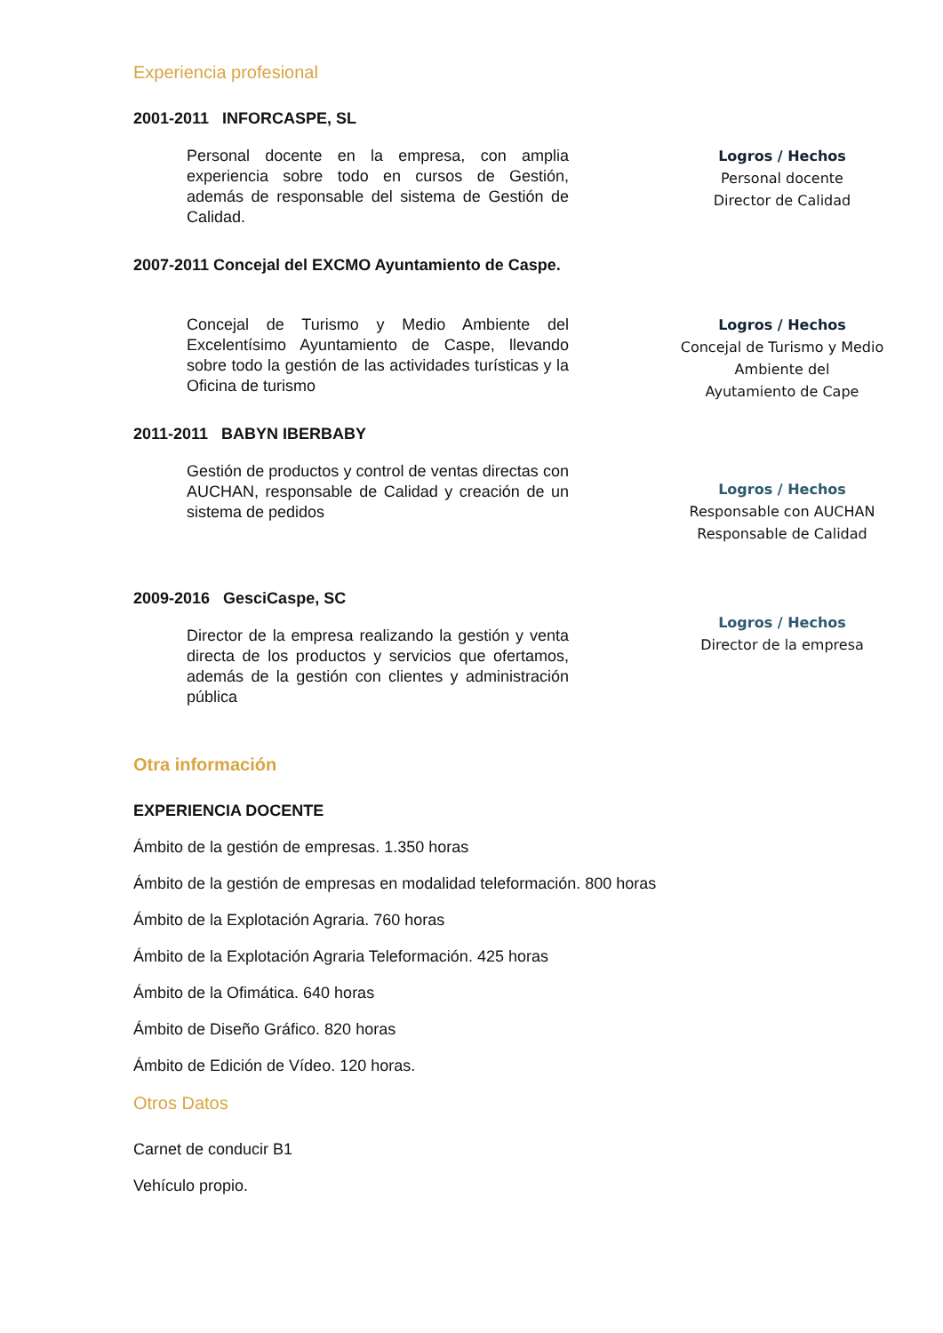Experiencia profesional
2001-2011 INFORCASPE, SL
Personal docente en la empresa, con amplia experiencia sobre todo en cursos de Gestión, además de responsable del sistema de Gestión de Calidad.
Logros / Hechos
Personal docente
Director de Calidad
2007-2011 Concejal del EXCMO Ayuntamiento de Caspe.
Concejal de Turismo y Medio Ambiente del Excelentísimo Ayuntamiento de Caspe, llevando sobre todo la gestión de las actividades turísticas y la Oficina de turismo
Logros / Hechos
Concejal de Turismo y Medio Ambiente del
Ayutamiento de Cape
2011-2011 BABYN IBERBABY
Gestión de productos y control de ventas directas con AUCHAN, responsable de Calidad y creación de un sistema de pedidos
Logros / Hechos
Responsable con AUCHAN
Responsable de Calidad
2009-2016 GesciCaspe, SC
Director de la empresa realizando la gestión y venta directa de los productos y servicios que ofertamos, además de la gestión con clientes y administración pública
Logros / Hechos
Director de la empresa
Otra información
EXPERIENCIA DOCENTE
Ámbito de la gestión de empresas. 1.350 horas
Ámbito de la gestión de empresas en modalidad teleformación. 800 horas
Ámbito de la Explotación Agraria. 760 horas
Ámbito de la Explotación Agraria Teleformación. 425 horas
Ámbito de la Ofimática. 640 horas
Ámbito de Diseño Gráfico. 820 horas
Ámbito de Edición de Vídeo. 120 horas.
Otros Datos
Carnet de conducir B1
Vehículo propio.